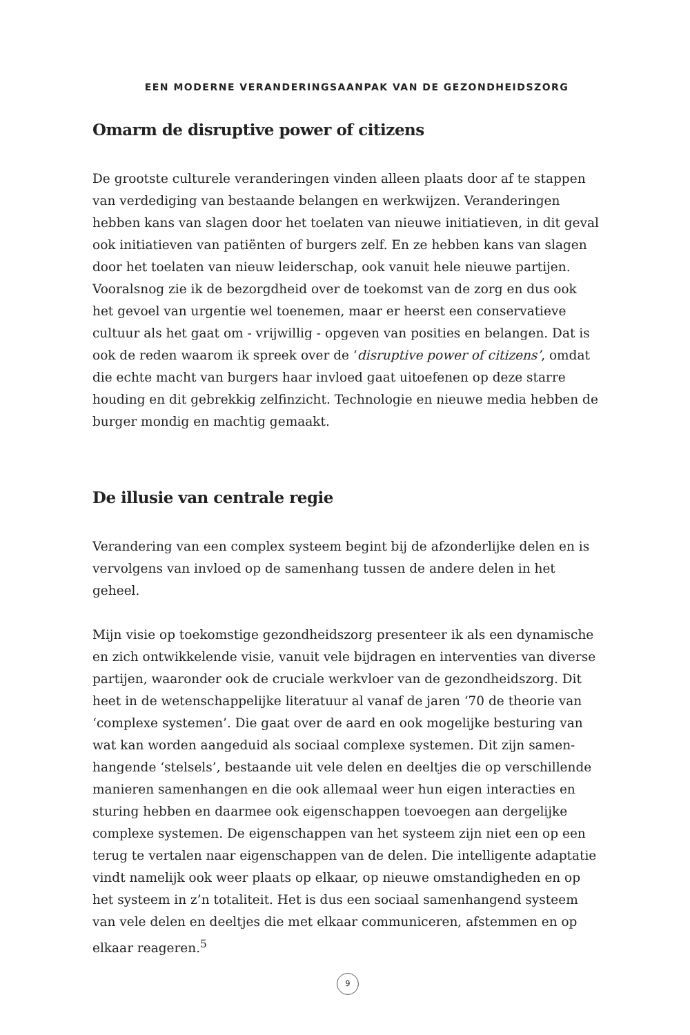EEN MODERNE VERANDERINGSAANPAK VAN DE GEZONDHEIDSZORG
Omarm de disruptive power of citizens
De grootste culturele veranderingen vinden alleen plaats door af te stappen van verdediging van bestaande belangen en werkwijzen. Veranderingen hebben kans van slagen door het toelaten van nieuwe initiatieven, in dit geval ook initiatieven van patiënten of burgers zelf. En ze hebben kans van slagen door het toelaten van nieuw leiderschap, ook vanuit hele nieuwe partijen. Vooralsnog zie ik de bezorgdheid over de toekomst van de zorg en dus ook het gevoel van urgentie wel toenemen, maar er heerst een conservatieve cultuur als het gaat om - vrijwillig - opgeven van posities en belangen. Dat is ook de reden waarom ik spreek over de ‘disruptive power of citizens’, omdat die echte macht van burgers haar invloed gaat uitoefenen op deze starre houding en dit gebrekkig zelfinzicht. Technologie en nieuwe media hebben de burger mondig en machtig gemaakt.
De illusie van centrale regie
Verandering van een complex systeem begint bij de afzonderlijke delen en is vervolgens van invloed op de samenhang tussen de andere delen in het geheel.
Mijn visie op toekomstige gezondheidszorg presenteer ik als een dynamische en zich ontwikkelende visie, vanuit vele bijdragen en interventies van diverse partijen, waaronder ook de cruciale werkvloer van de gezondheidszorg. Dit heet in de wetenschappelijke literatuur al vanaf de jaren ‘70 de theorie van ‘complexe systemen’. Die gaat over de aard en ook mogelijke besturing van wat kan worden aangeduid als sociaal complexe systemen. Dit zijn samen-hangende ‘stelsels’, bestaande uit vele delen en deeltjes die op verschillende manieren samenhangen en die ook allemaal weer hun eigen interacties en sturing hebben en daarmee ook eigenschappen toevoegen aan dergelijke complexe systemen. De eigenschappen van het systeem zijn niet een op een terug te vertalen naar eigenschappen van de delen. Die intelligente adaptatie vindt namelijk ook weer plaats op elkaar, op nieuwe omstandigheden en op het systeem in z’n totaliteit. Het is dus een sociaal samenhangend systeem van vele delen en deeltjes die met elkaar communiceren, afstemmen en op elkaar reageren.<sup>5</sup>
9